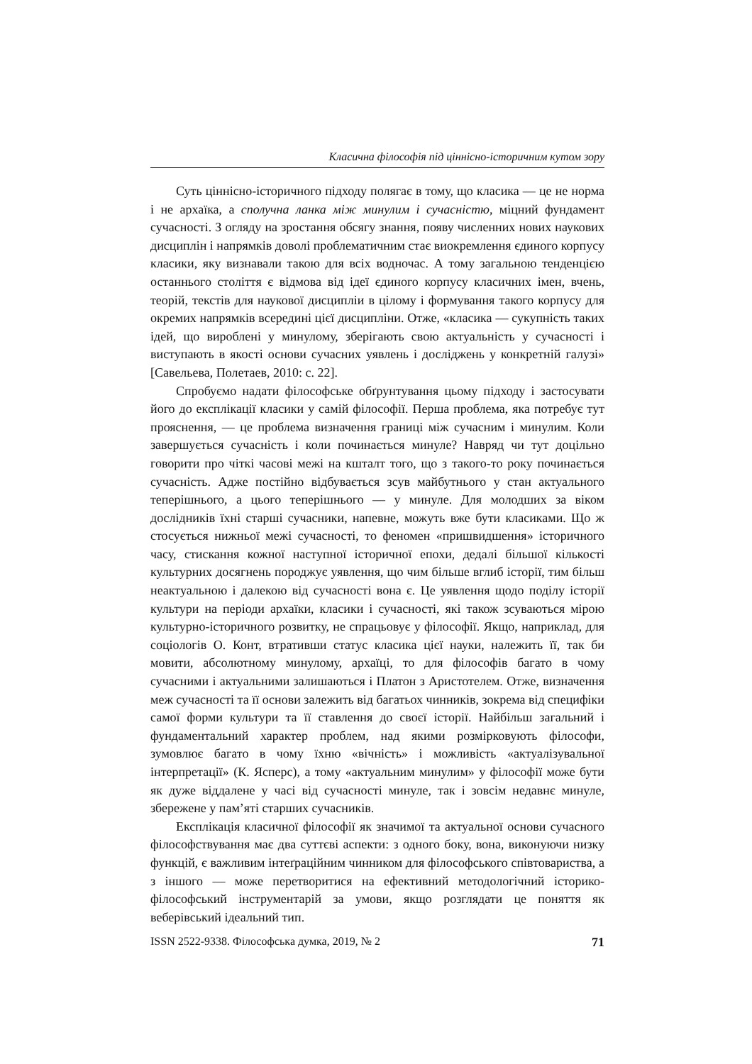Класична філософія під ціннісно-історичним кутом зору
Суть ціннісно-історичного підходу полягає в тому, що класика — це не норма і не архаїка, а сполучна ланка між минулим і сучасністю, міцний фундамент сучасності. З огляду на зростання обсягу знання, появу численних нових наукових дисциплін і напрямків доволі проблематичним стає виокремлення єдиного корпусу класики, яку визнавали такою для всіх водночас. А тому загальною тенденцією останнього століття є відмова від ідеї єдиного корпусу класичних імен, вчень, теорій, текстів для наукової дисципліи в цілому і формування такого корпусу для окремих напрямків всередині цієї дисципліни. Отже, «класика — сукупність таких ідей, що вироблені у минулому, зберігають свою актуальність у сучасності і виступають в якості основи сучасних уявлень і досліджень у конкретній галузі» [Савельева, Полетаев, 2010: с. 22].
Спробуємо надати філософське обґрунтування цьому підходу і застосувати його до експлікації класики у самій філософії. Перша проблема, яка потребує тут прояснення, — це проблема визначення границі між сучасним і минулим. Коли завершується сучасність і коли починається минуле? Навряд чи тут доцільно говорити про чіткі часові межі на кшталт того, що з такого-то року починається сучасність. Адже постійно відбувається зсув майбутнього у стан актуального теперішнього, а цього теперішнього — у минуле. Для молодших за віком дослідників їхні старші сучасники, напевне, можуть вже бути класиками. Що ж стосується нижньої межі сучасності, то феномен «пришвидшення» історичного часу, стискання кожної наступної історичної епохи, дедалі більшої кількості культурних досягнень породжує уявлення, що чим більше вглиб історії, тим більш неактуальною і далекою від сучасності вона є. Це уявлення щодо поділу історії культури на періоди архаїки, класики і сучасності, які також зсуваються мірою культурно-історичного розвитку, не спрацьовує у філософії. Якщо, наприклад, для соціологів О. Конт, втративши статус класика цієї науки, належить її, так би мовити, абсолютному минулому, архаїці, то для філософів багато в чому сучасними і актуальними залишаються і Платон з Аристотелем. Отже, визначення меж сучасності та її основи залежить від багатьох чинників, зокрема від специфіки самої форми культури та її ставлення до своєї історії. Найбільш загальний і фундаментальний характер проблем, над якими розмірковують філософи, зумовлює багато в чому їхню «вічність» і можливість «актуалізувальної інтерпретації» (К. Ясперс), а тому «актуальним минулим» у філософії може бути як дуже віддалене у часі від сучасності минуле, так і зовсім недавнє минуле, збережене у пам’яті старших сучасників.
Експлікація класичної філософії як значимої та актуальної основи сучасного філософствування має два суттєві аспекти: з одного боку, вона, виконуючи низку функцій, є важливим інтеґраційним чинником для філософського співтовариства, а з іншого — може перетворитися на ефективний методологічний історико-філософський інструментарій за умови, якщо розглядати це поняття як веберівський ідеальний тип.
ISSN 2522-9338. Філософська думка, 2019, № 2 71